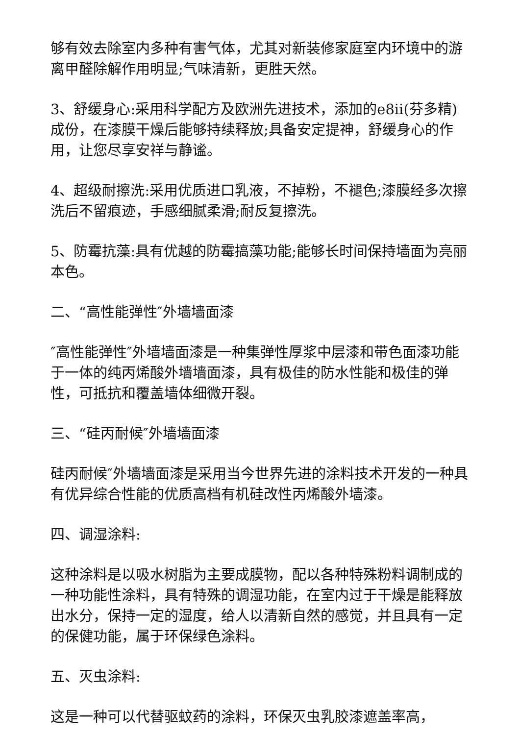够有效去除室内多种有害气体，尤其对新装修家庭室内环境中的游离甲醛除解作用明显;气味清新，更胜天然。
3、舒缓身心:采用科学配方及欧洲先进技术，添加的e8ii(芬多精)成份，在漆膜干燥后能够持续释放;具备安定提神，舒缓身心的作用，让您尽享安祥与静谧。
4、超级耐擦洗:采用优质进口乳液，不掉粉，不褪色;漆膜经多次擦洗后不留痕迹，手感细腻柔滑;耐反复擦洗。
5、防霉抗藻:具有优越的防霉搞藻功能;能够长时间保持墙面为亮丽本色。
二、“高性能弹性″外墙墙面漆
″高性能弹性″外墙墙面漆是一种集弹性厚浆中层漆和带色面漆功能于一体的纯丙烯酸外墙墙面漆，具有极佳的防水性能和极佳的弹性，可抵抗和覆盖墙体细微开裂。
三、“硅丙耐候″外墙墙面漆
硅丙耐候″外墙墙面漆是采用当今世界先进的涂料技术开发的一种具有优异综合性能的优质高档有机硅改性丙烯酸外墙漆。
四、调湿涂料:
这种涂料是以吸水树脂为主要成膜物，配以各种特殊粉料调制成的一种功能性涂料，具有特殊的调湿功能，在室内过于干燥是能释放出水分，保持一定的湿度，给人以清新自然的感觉，并且具有一定的保健功能，属于环保绿色涂料。
五、灭虫涂料:
这是一种可以代替驱蚊药的涂料，环保灭虫乳胶漆遮盖率高，